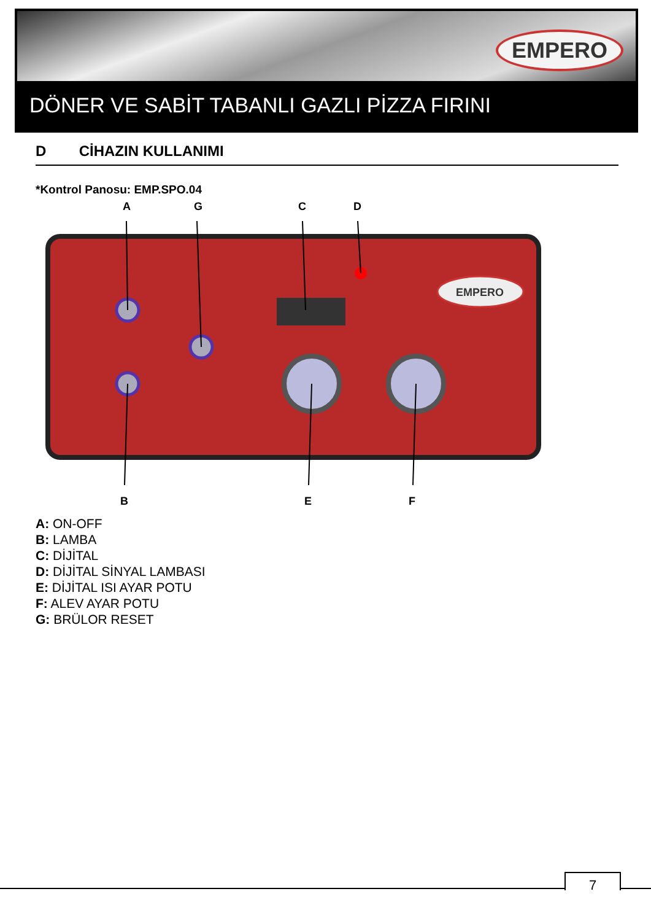EMPERO
DÖNER VE SABİT TABANLI GAZLI PİZZA FIRINI
D CİHAZIN KULLANIMI
*Kontrol Panosu: EMP.SPO.04
A
G
C
D
B
E
F
EMPERO
A: ON-OFF
B: LAMBA
C: DİJİTAL
D: DİJİTAL SİNYAL LAMBASI
E: DİJİTAL ISI AYAR POTU
F: ALEV AYAR POTU
G: BRÜLOR RESET
7